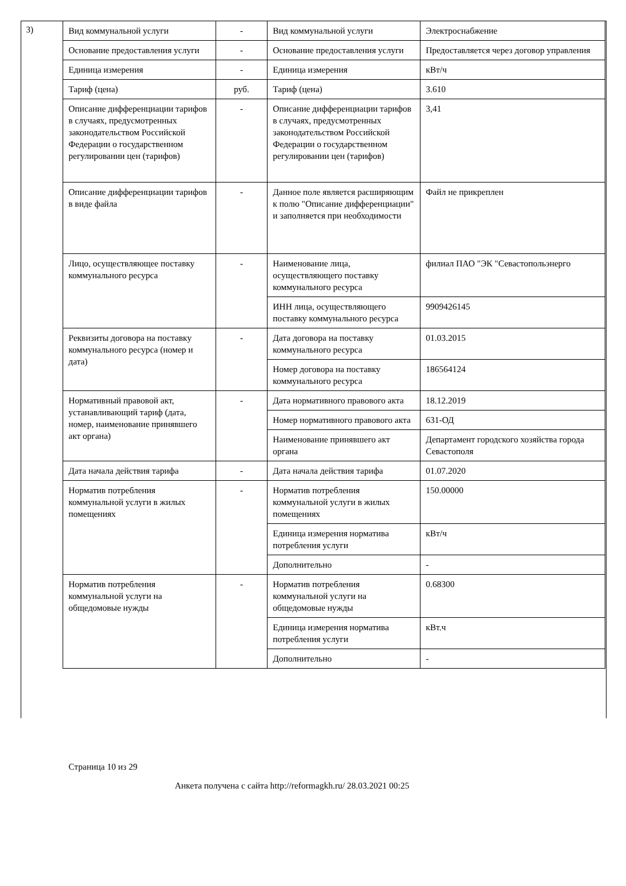3)
| Вид коммунальной услуги | - | Вид коммунальной услуги | Электроснабжение |
| Основание предоставления услуги | - | Основание предоставления услуги | Предоставляется через договор управления |
| Единица измерения | - | Единица измерения | кВт/ч |
| Тариф (цена) | руб. | Тариф (цена) | 3.610 |
| Описание дифференциации тарифов в случаях, предусмотренных законодательством Российской Федерации о государственном регулировании цен (тарифов) | - | Описание дифференциации тарифов в случаях, предусмотренных законодательством Российской Федерации о государственном регулировании цен (тарифов) | 3,41 |
| Описание дифференциации тарифов в виде файла | - | Данное поле является расширяющим к полю "Описание дифференциации" и заполняется при необходимости | Файл не прикреплен |
| Лицо, осуществляющее поставку коммунального ресурса | - | Наименование лица, осуществляющего поставку коммунального ресурса | филиал ПАО "ЭК "Севастопольэнерго |
| | | ИНН лица, осуществляющего поставку коммунального ресурса | 9909426145 |
| Реквизиты договора на поставку коммунального ресурса (номер и дата) | - | Дата договора на поставку коммунального ресурса | 01.03.2015 |
| | | Номер договора на поставку коммунального ресурса | 186564124 |
| Нормативный правовой акт, устанавливающий тариф (дата, номер, наименование принявшего акт органа) | - | Дата нормативного правового акта | 18.12.2019 |
| | | Номер нормативного правового акта | 631-ОД |
| | | Наименование принявшего акт органа | Департамент городского хозяйства города Севастополя |
| Дата начала действия тарифа | - | Дата начала действия тарифа | 01.07.2020 |
| Норматив потребления коммунальной услуги в жилых помещениях | - | Норматив потребления коммунальной услуги в жилых помещениях | 150.00000 |
| | | Единица измерения норматива потребления услуги | кВт/ч |
| | | Дополнительно | - |
| Норматив потребления коммунальной услуги на общедомовые нужды | - | Норматив потребления коммунальной услуги на общедомовые нужды | 0.68300 |
| | | Единица измерения норматива потребления услуги | кВт.ч |
| | | Дополнительно | - |
Страница 10 из 29
Анкета получена с сайта http://reformagkh.ru/ 28.03.2021 00:25